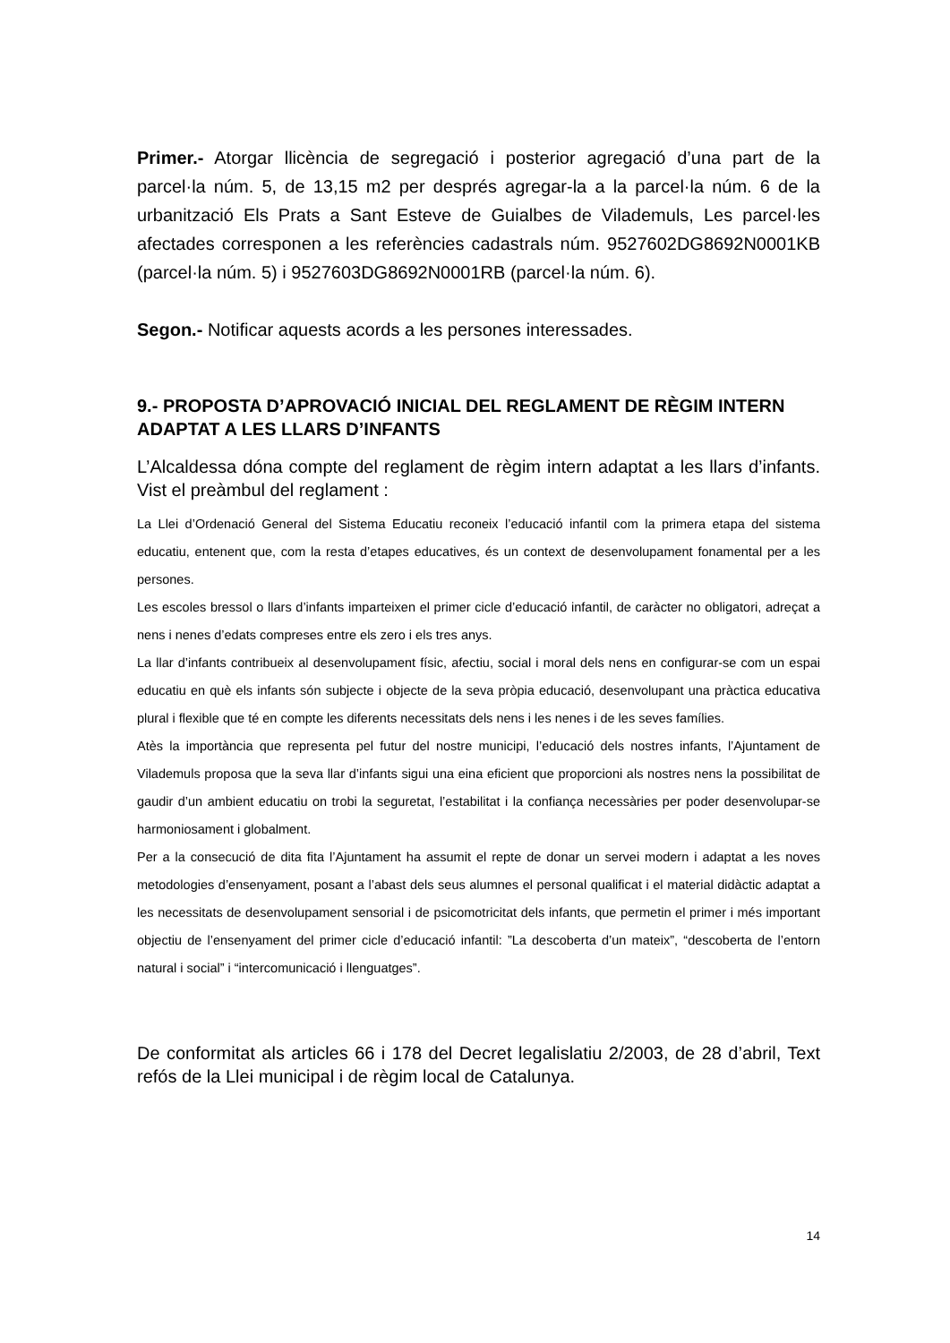Primer.- Atorgar llicència de segregació i posterior agregació d’una part de la parcel·la núm. 5, de 13,15 m2 per després agregar-la a la parcel·la núm. 6 de la urbanització Els Prats a Sant Esteve de Guialbes de Vilademuls, Les parcel·les afectades corresponen a les referències cadastrals núm. 9527602DG8692N0001KB (parcel·la núm. 5) i 9527603DG8692N0001RB (parcel·la núm. 6).
Segon.- Notificar aquests acords a les persones interessades.
9.- PROPOSTA D’APROVACIÓ INICIAL DEL REGLAMENT DE RÈGIM INTERN ADAPTAT A LES LLARS D’INFANTS
L’Alcaldessa dóna compte del reglament de règim intern adaptat a les llars d’infants. Vist el preàmbul del reglament :
La Llei d’Ordenació General del Sistema Educatiu reconeix l’educació infantil com la primera etapa del sistema educatiu, entenent que, com la resta d’etapes educatives, és un context de desenvolupament fonamental per a les persones.
Les escoles bressol o llars d’infants imparteixen el primer cicle d’educació infantil, de caràcter no obligatori, adreçat a nens i nenes d’edats compreses entre els zero i els tres anys.
La llar d’infants contribueix al desenvolupament físic, afectiu, social i moral dels nens en configurar-se com un espai educatiu en què els infants són subjecte i objecte de la seva pròpia educació, desenvolupant una pràctica educativa plural i flexible que té en compte les diferents necessitats dels nens i les nenes i de les seves famílies.
Atès la importància que representa pel futur del nostre municipi, l’educació dels nostres infants, l’Ajuntament de Vilademuls proposa que la seva llar d’infants sigui una eina eficient que proporcioni als nostres nens la possibilitat de gaudir d’un ambient educatiu on trobi la seguretat, l’estabilitat i la confiança necessàries per poder desenvolupar-se harmoniosament i globalment.
Per a la consecució de dita fita l’Ajuntament ha assumit el repte de donar un servei modern i adaptat a les noves metodologies d’ensenyament, posant a l’abast dels seus alumnes el personal qualificat i el material didàctic adaptat a les necessitats de desenvolupament sensorial i de psicomotricitat dels infants, que permetin el primer i més important objectiu de l’ensenyament del primer cicle d’educació infantil: ”La descoberta d’un mateix”, “descoberta de l’entorn natural i social” i “intercomunicació i llenguatges”.
De conformitat als articles 66 i 178 del Decret legalislatiu 2/2003, de 28 d’abril, Text refós de la Llei municipal i de règim local de Catalunya.
14